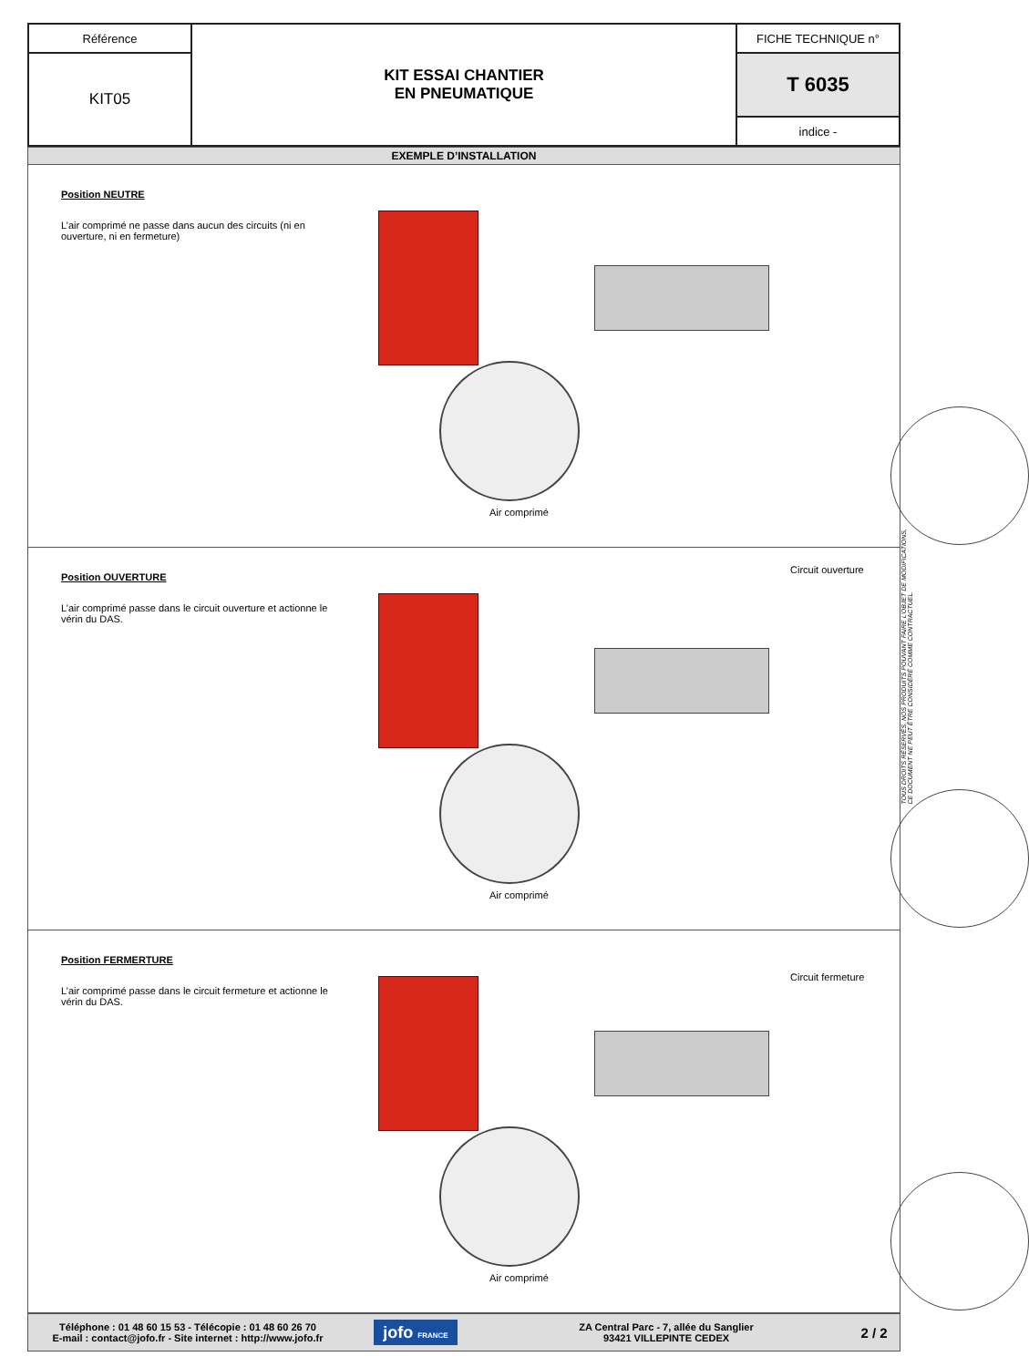| Référence | KIT ESSAI CHANTIER EN PNEUMATIQUE | FICHE TECHNIQUE n° |
| KIT05 | | T 6035 |
| | | indice - |
EXEMPLE D’INSTALLATION
Position NEUTRE
L’air comprimé ne passe dans aucun des circuits (ni en ouverture, ni en fermeture)
Air comprimé
Position OUVERTURE
L’air comprimé passe dans le circuit ouverture et actionne le vérin du DAS.
Circuit ouverture
Air comprimé
Position FERMERTURE
L’air comprimé passe dans le circuit fermeture et actionne le vérin du DAS.
Circuit fermeture
Air comprimé
Téléphone : 01 48 60 15 53 - Télécopie : 01 48 60 26 70
E-mail : contact@jofo.fr - Site internet : http://www.jofo.fr
jofo FRANCE
ZA Central Parc - 7, allée du Sanglier
93421 VILLEPINTE CEDEX
2 / 2
TOUS DROITS RÉSERVÉS. NOS PRODUITS POUVANT FAIRE L’OBJET DE MODIFICATIONS,
CE DOCUMENT NE PEUT ÊTRE CONSIDÉRÉ COMME CONTRACTUEL.